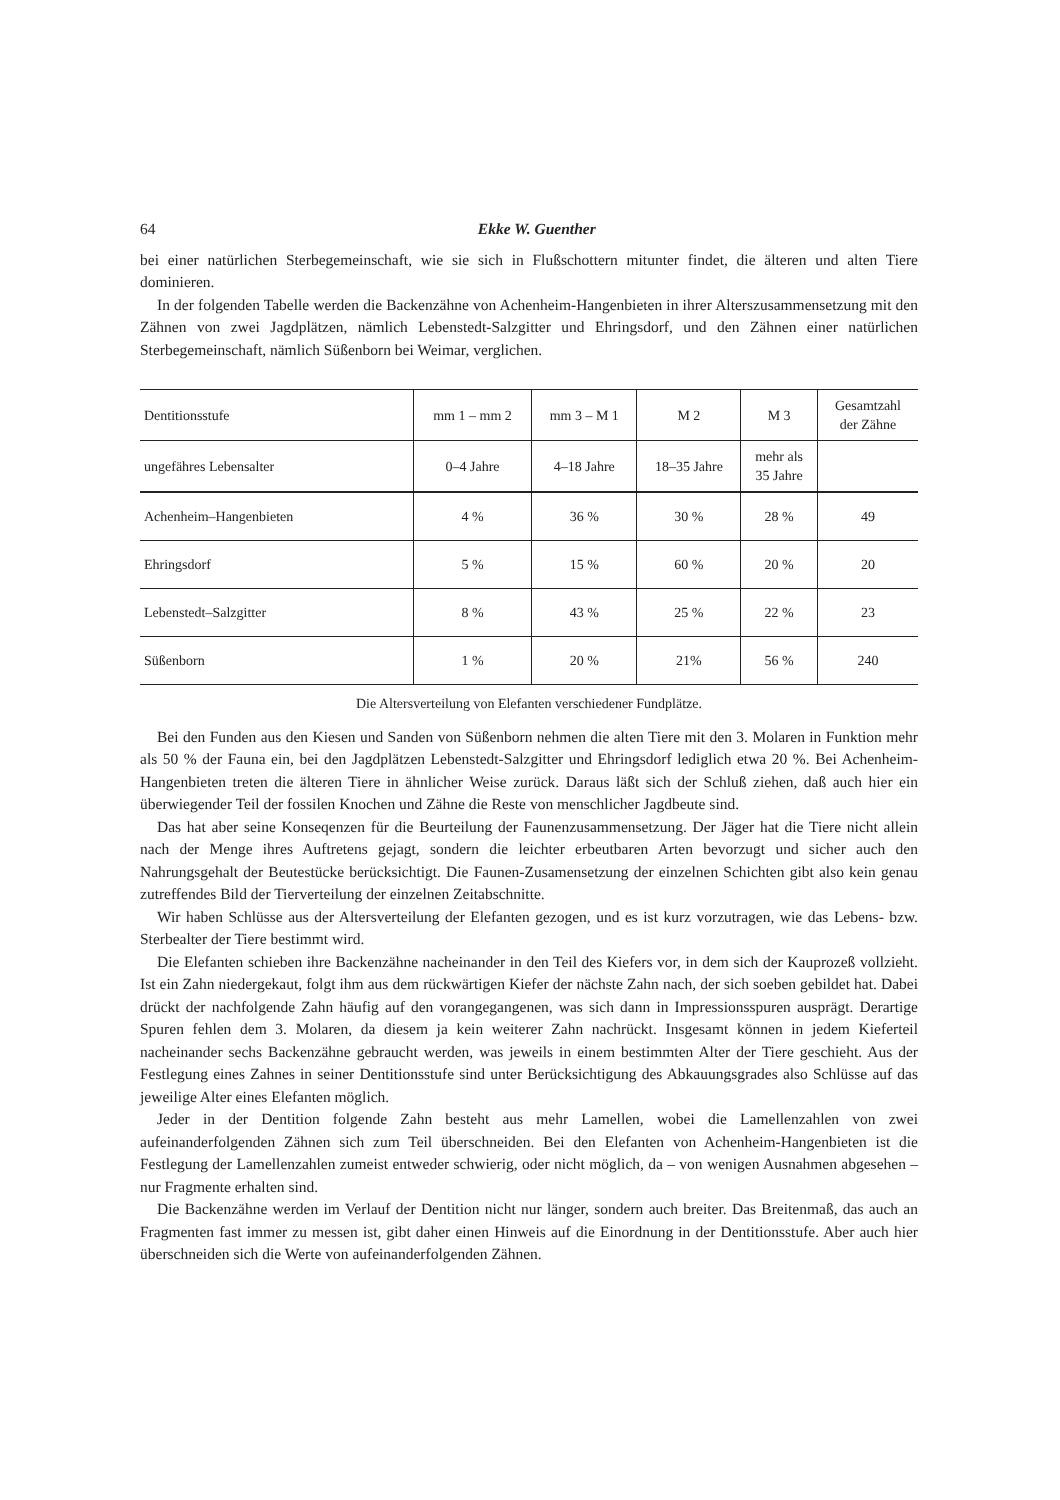64 Ekke W. Guenther
bei einer natürlichen Sterbegemeinschaft, wie sie sich in Flußschottern mitunter findet, die älteren und alten Tiere dominieren.
In der folgenden Tabelle werden die Backenzähne von Achenheim-Hangenbieten in ihrer Alterszusammensetzung mit den Zähnen von zwei Jagdplätzen, nämlich Lebenstedt-Salzgitter und Ehringsdorf, und den Zähnen einer natürlichen Sterbegemeinschaft, nämlich Süßenborn bei Weimar, verglichen.
| Dentitionsstufe | mm 1 – mm 2 | mm 3 – M 1 | M 2 | M 3 | Gesamtzahl der Zähne |
| ungefähres Lebensalter | 0–4 Jahre | 4–18 Jahre | 18–35 Jahre | mehr als 35 Jahre | |
| Achenheim–Hangenbieten | 4 % | 36 % | 30 % | 28 % | 49 |
| Ehringsdorf | 5 % | 15 % | 60 % | 20 % | 20 |
| Lebenstedt–Salzgitter | 8 % | 43 % | 25 % | 22 % | 23 |
| Süßenborn | 1 % | 20 % | 21% | 56 % | 240 |
Die Altersverteilung von Elefanten verschiedener Fundplätze.
Bei den Funden aus den Kiesen und Sanden von Süßenborn nehmen die alten Tiere mit den 3. Molaren in Funktion mehr als 50 % der Fauna ein, bei den Jagdplätzen Lebenstedt-Salzgitter und Ehringsdorf lediglich etwa 20 %. Bei Achenheim-Hangenbieten treten die älteren Tiere in ähnlicher Weise zurück. Daraus läßt sich der Schluß ziehen, daß auch hier ein überwiegender Teil der fossilen Knochen und Zähne die Reste von menschlicher Jagdbeute sind.
Das hat aber seine Konseqenzen für die Beurteilung der Faunenzusammensetzung. Der Jäger hat die Tiere nicht allein nach der Menge ihres Auftretens gejagt, sondern die leichter erbeutbaren Arten bevorzugt und sicher auch den Nahrungsgehalt der Beutestücke berücksichtigt. Die Faunen-Zusamensetzung der einzelnen Schichten gibt also kein genau zutreffendes Bild der Tierverteilung der einzelnen Zeitabschnitte.
Wir haben Schlüsse aus der Altersverteilung der Elefanten gezogen, und es ist kurz vorzutragen, wie das Lebens- bzw. Sterbealter der Tiere bestimmt wird.
Die Elefanten schieben ihre Backenzähne nacheinander in den Teil des Kiefers vor, in dem sich der Kauprozeß vollzieht. Ist ein Zahn niedergekaut, folgt ihm aus dem rückwärtigen Kiefer der nächste Zahn nach, der sich soeben gebildet hat. Dabei drückt der nachfolgende Zahn häufig auf den vorangegangenen, was sich dann in Impressionsspuren ausprägt. Derartige Spuren fehlen dem 3. Molaren, da diesem ja kein weiterer Zahn nachrückt. Insgesamt können in jedem Kieferteil nacheinander sechs Backenzähne gebraucht werden, was jeweils in einem bestimmten Alter der Tiere geschieht. Aus der Festlegung eines Zahnes in seiner Dentitionsstufe sind unter Berücksichtigung des Abkauungsgrades also Schlüsse auf das jeweilige Alter eines Elefanten möglich.
Jeder in der Dentition folgende Zahn besteht aus mehr Lamellen, wobei die Lamellenzahlen von zwei aufeinanderfolgenden Zähnen sich zum Teil überschneiden. Bei den Elefanten von Achenheim-Hangenbieten ist die Festlegung der Lamellenzahlen zumeist entweder schwierig, oder nicht möglich, da – von wenigen Ausnahmen abgesehen – nur Fragmente erhalten sind.
Die Backenzähne werden im Verlauf der Dentition nicht nur länger, sondern auch breiter. Das Breitenmaß, das auch an Fragmenten fast immer zu messen ist, gibt daher einen Hinweis auf die Einordnung in der Dentitionsstufe. Aber auch hier überschneiden sich die Werte von aufeinanderfolgenden Zähnen.